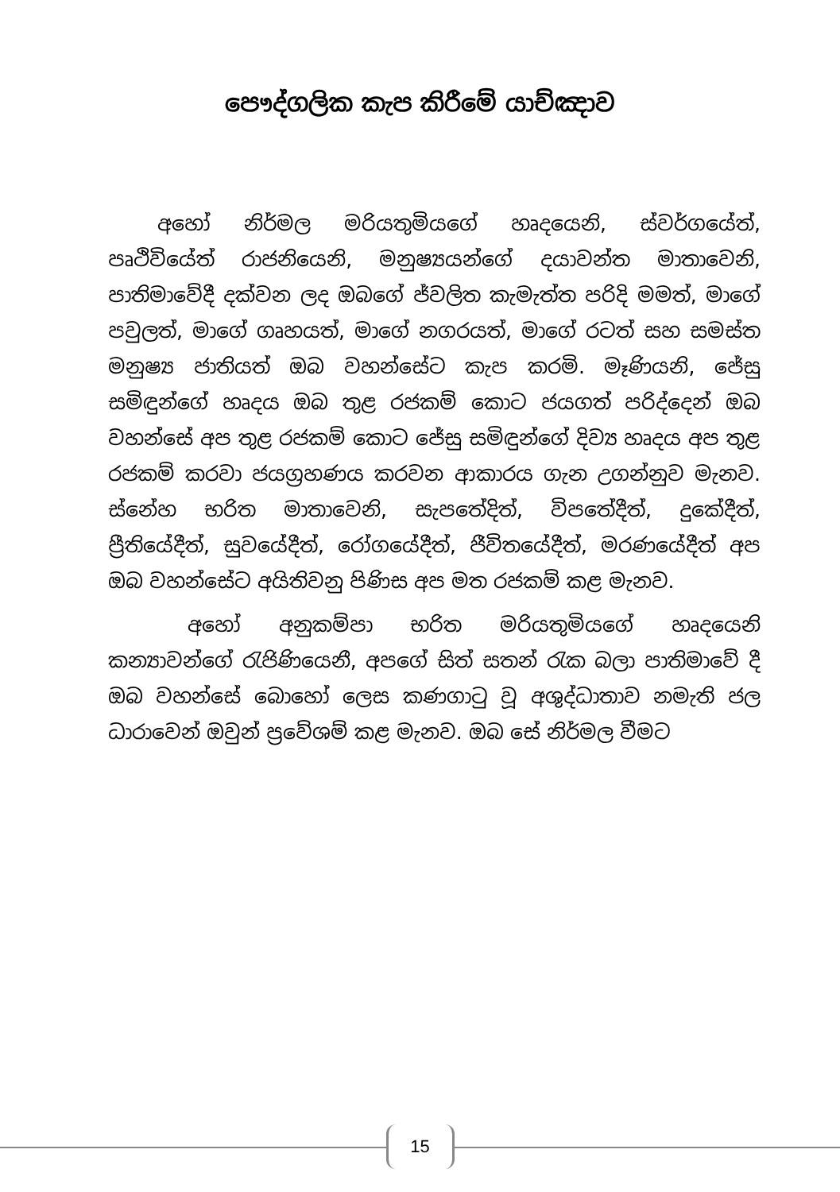පෞද්ගලික කැප කිරීමේ යාච්ඤාව
අහෝ නිර්මල මරියතුමියගේ හෘදයෙනි, ස්වර්ගයේත්, පෘථිවියේත් රාජනියෙනි, මනුෂ්‍යයන්ගේ දයාවන්ත මාතාවෙනි, පාතිමාවේදී දක්වන ලද ඔබගේ ජ්වලිත කැමැත්ත පරිදි මමත්, මාගේ පවුලත්, මාගේ ගෘහයත්, මාගේ නගරයත්, මාගේ රටත් සහ සමස්ත මනුෂ්‍ය ජාතියත් ඔබ වහන්සේට කැප කරමි. මෑණියනි, ජේසු සමිඳුන්ගේ හෘදය ඔබ තුළ රජකම් කොට ජයගත් පරිද්දෙන් ඔබ වහන්සේ අප තුළ රජකම් කොට ජේසු සමිඳුන්ගේ දිව්‍ය හෘදය අප තුළ රජකම් කරවා ජයග්‍රහණය කරවන ආකාරය ගැන උගන්නුව මැනව. ස්නේහ භරිත මාතාවෙනි, සැපතේදිත්, විපතේදීත්, දුකේදීත්, ප්‍රීතියේදීත්, සුවයේදීත්, රෝගයේදීත්, ජීවිතයේදීත්, මරණයේදීත් අප ඔබ වහන්සේට අයිතිවනු පිණිස අප මත රජකම් කළ මැනව.
අහෝ අනුකම්පා භරිත මරියතුමියගේ හෘදයෙනි කන්‍යාවන්ගේ රැජිණියෙනී, අපගේ සිත් සතන් රැක බලා පාතිමාවේ දී ඔබ වහන්සේ බොහෝ ලෙස කණගාටු වූ අශුද්ධාතාව නමැති ජල ධාරාවෙන් ඔවුන් ප්‍රවේශම් කළ මැනව. ඔබ සේ නිර්මල වීමට
15